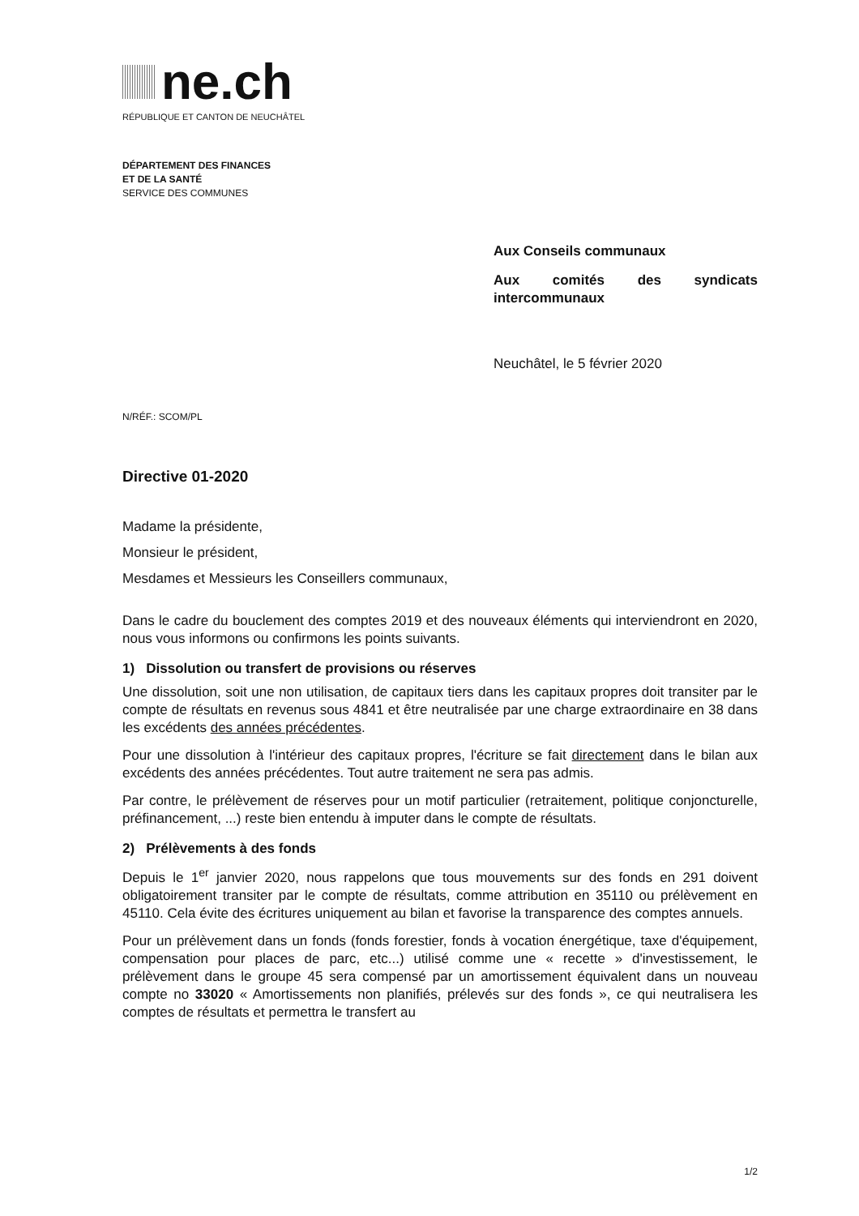ne.ch
RÉPUBLIQUE ET CANTON DE NEUCHÂTEL
DÉPARTEMENT DES FINANCES
ET DE LA SANTÉ
SERVICE DES COMMUNES
Aux Conseils communaux
Aux comités des syndicats intercommunaux
Neuchâtel, le 5 février 2020
N/RÉF.: SCOM/PL
Directive 01-2020
Madame la présidente,
Monsieur le président,
Mesdames et Messieurs les Conseillers communaux,
Dans le cadre du bouclement des comptes 2019 et des nouveaux éléments qui interviendront en 2020, nous vous informons ou confirmons les points suivants.
1) Dissolution ou transfert de provisions ou réserves
Une dissolution, soit une non utilisation, de capitaux tiers dans les capitaux propres doit transiter par le compte de résultats en revenus sous 4841 et être neutralisée par une charge extraordinaire en 38 dans les excédents des années précédentes.
Pour une dissolution à l'intérieur des capitaux propres, l'écriture se fait directement dans le bilan aux excédents des années précédentes. Tout autre traitement ne sera pas admis.
Par contre, le prélèvement de réserves pour un motif particulier (retraitement, politique conjoncturelle, préfinancement, ...) reste bien entendu à imputer dans le compte de résultats.
2) Prélèvements à des fonds
Depuis le 1<sup>er</sup> janvier 2020, nous rappelons que tous mouvements sur des fonds en 291 doivent obligatoirement transiter par le compte de résultats, comme attribution en 35110 ou prélèvement en 45110. Cela évite des écritures uniquement au bilan et favorise la transparence des comptes annuels.
Pour un prélèvement dans un fonds (fonds forestier, fonds à vocation énergétique, taxe d'équipement, compensation pour places de parc, etc...) utilisé comme une « recette » d'investissement, le prélèvement dans le groupe 45 sera compensé par un amortissement équivalent dans un nouveau compte no 33020 « Amortissements non planifiés, prélevés sur des fonds », ce qui neutralisera les comptes de résultats et permettra le transfert au
1/2